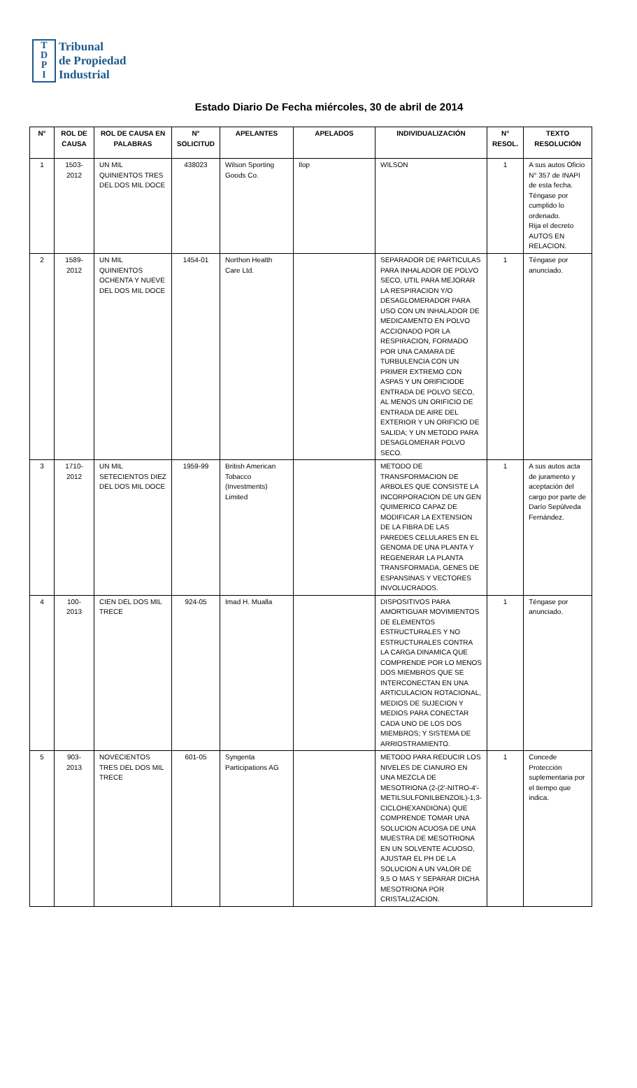T
D
P
I
Tribunal
de Propiedad
Industrial
Estado Diario De Fecha miércoles, 30 de abril de 2014
| N° | ROL DE CAUSA | ROL DE CAUSA EN PALABRAS | N° SOLICITUD | APELANTES | APELADOS | INDIVIDUALIZACIÓN | N° RESOL. | TEXTO RESOLUCIÓN |
| --- | --- | --- | --- | --- | --- | --- | --- | --- |
| 1 | 1503-2012 | UN MIL QUINIENTOS TRES DEL DOS MIL DOCE | 438023 | Wilson Sporting Goods Co. | Ilop | WILSON | 1 | A sus autos Oficio N° 357 de INAPI de esta fecha. Téngase por cumplido lo ordenado. Rija el decreto AUTOS EN RELACION. |
| 2 | 1589-2012 | UN MIL QUINIENTOS OCHENTA Y NUEVE DEL DOS MIL DOCE | 1454-01 | Northon Health Care Ltd. | | SEPARADOR DE PARTICULAS PARA INHALADOR DE POLVO SECO, UTIL PARA MEJORAR LA RESPIRACION Y/O DESAGLOMERADOR PARA USO CON UN INHALADOR DE MEDICAMENTO EN POLVO ACCIONADO POR LA RESPIRACION, FORMADO POR UNA CAMARA DE TURBULENCIA CON UN PRIMER EXTREMO CON ASPAS Y UN ORIFICIODE ENTRADA DE POLVO SECO, AL MENOS UN ORIFICIO DE ENTRADA DE AIRE DEL EXTERIOR Y UN ORIFICIO DE SALIDA; Y UN METODO PARA DESAGLOMERAR POLVO SECO. | 1 | Téngase por anunciado. |
| 3 | 1710-2012 | UN MIL SETECIENTOS DIEZ DEL DOS MIL DOCE | 1959-99 | British American Tobacco (Investments) Limited | | METODO DE TRANSFORMACION DE ARBOLES QUE CONSISTE LA INCORPORACION DE UN GEN QUIMERICO CAPAZ DE MODIFICAR LA EXTENSION DE LA FIBRA DE LAS PAREDES CELULARES EN EL GENOMA DE UNA PLANTA Y REGENERAR LA PLANTA TRANSFORMADA, GENES DE ESPANSINAS Y VECTORES INVOLUCRADOS. | 1 | A sus autos acta de juramento y aceptación del cargo por parte de Darío Sepúlveda Fernández. |
| 4 | 100-2013 | CIEN DEL DOS MIL TRECE | 924-05 | Imad H. Mualla | | DISPOSITIVOS PARA AMORTIGUAR MOVIMIENTOS DE ELEMENTOS ESTRUCTURALES Y NO ESTRUCTURALES CONTRA LA CARGA DINAMICA QUE COMPRENDE POR LO MENOS DOS MIEMBROS QUE SE INTERCONECTAN EN UNA ARTICULACION ROTACIONAL, MEDIOS DE SUJECION Y MEDIOS PARA CONECTAR CADA UNO DE LOS DOS MIEMBROS; Y SISTEMA DE ARRIOSTRAMIENTO. | 1 | Téngase por anunciado. |
| 5 | 903-2013 | NOVECIENTOS TRES DEL DOS MIL TRECE | 601-05 | Syngenta Participations AG | | METODO PARA REDUCIR LOS NIVELES DE CIANURO EN UNA MEZCLA DE MESOTRIONA (2-(2'-NITRO-4'-METILSULFONILBENZOIL)-1,3-CICLOHEXANDIONA) QUE COMPRENDE TOMAR UNA SOLUCION ACUOSA DE UNA MUESTRA DE MESOTRIONA EN UN SOLVENTE ACUOSO, AJUSTAR EL PH DE LA SOLUCION A UN VALOR DE 9,5 O MAS Y SEPARAR DICHA MESOTRIONA POR CRISTALIZACION. | 1 | Concede Protección suplementaria por el tiempo que indica. |